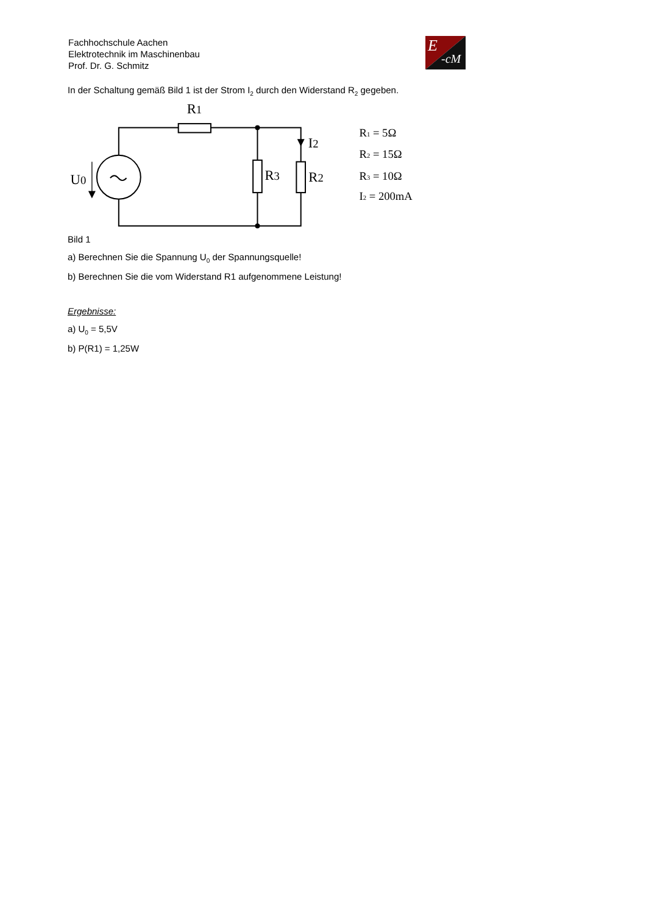Fachhochschule Aachen
Elektrotechnik im Maschinenbau
Prof. Dr. G. Schmitz
E
-cM
In der Schaltung gemäß Bild 1 ist der Strom I<sub>2</sub> durch den Widerstand R<sub>2</sub> gegeben.
R1
I2
R3
R2
U0
R1 = 5Ω
R2 = 15Ω
R3 = 10Ω
I2 = 200mA
Bild 1
a) Berechnen Sie die Spannung U<sub>0</sub> der Spannungsquelle!
b) Berechnen Sie die vom Widerstand R1 aufgenommene Leistung!
Ergebnisse:
a) U<sub>0</sub> = 5,5V
b) P(R1) = 1,25W